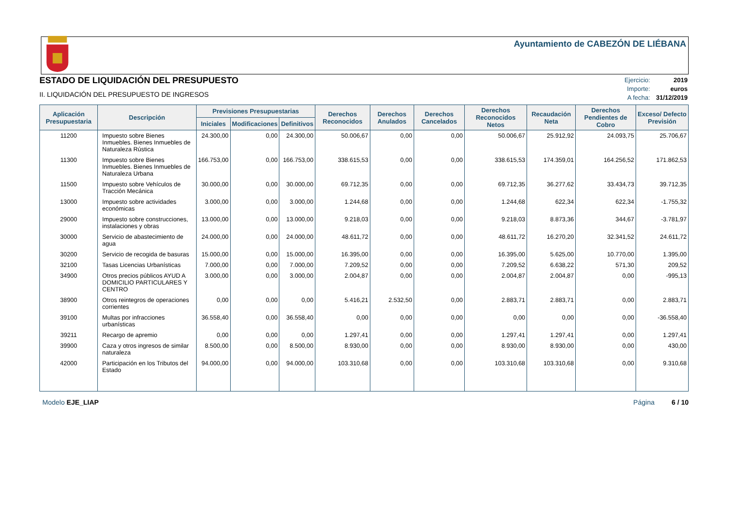Ayuntamiento de CABEZÓN DE LIÉBANA
ESTADO DE LIQUIDACIÓN DEL PRESUPUESTO
II. LIQUIDACIÓN DEL PRESUPUESTO DE INGRESOS
| Ejercicio: | 2019 |
| Importe: | euros |
| A fecha: | 31/12/2019 |
| Aplicación Presupuestaria | Descripción | Previsiones Presupuestarias | | | Derechos Reconocidos | Derechos Anulados | Derechos Cancelados | Derechos Reconocidos Netos | Recaudación Neta | Derechos Pendientes de Cobro | Exceso/ Defecto Previsión |
| --- | --- | --- | --- | --- | --- | --- | --- | --- | --- | --- | --- |
| | | Iniciales | Modificaciones | Definitivos | | | | | | | |
| 11200 | Impuesto sobre Bienes Inmuebles. Bienes Inmuebles de Naturaleza Rústica | 24.300,00 | 0,00 | 24.300,00 | 50.006,67 | 0,00 | 0,00 | 50.006,67 | 25.912,92 | 24.093,75 | 25.706,67 |
| 11300 | Impuesto sobre Bienes Inmuebles. Bienes Inmuebles de Naturaleza Urbana | 166.753,00 | 0,00 | 166.753,00 | 338.615,53 | 0,00 | 0,00 | 338.615,53 | 174.359,01 | 164.256,52 | 171.862,53 |
| 11500 | Impuesto sobre Vehículos de Tracción Mecánica | 30.000,00 | 0,00 | 30.000,00 | 69.712,35 | 0,00 | 0,00 | 69.712,35 | 36.277,62 | 33.434,73 | 39.712,35 |
| 13000 | Impuesto sobre actividades económicas | 3.000,00 | 0,00 | 3.000,00 | 1.244,68 | 0,00 | 0,00 | 1.244,68 | 622,34 | 622,34 | -1.755,32 |
| 29000 | Impuesto sobre construcciones, instalaciones y obras | 13.000,00 | 0,00 | 13.000,00 | 9.218,03 | 0,00 | 0,00 | 9.218,03 | 8.873,36 | 344,67 | -3.781,97 |
| 30000 | Servicio de abastecimiento de agua | 24.000,00 | 0,00 | 24.000,00 | 48.611,72 | 0,00 | 0,00 | 48.611,72 | 16.270,20 | 32.341,52 | 24.611,72 |
| 30200 | Servicio de recogida de basuras | 15.000,00 | 0,00 | 15.000,00 | 16.395,00 | 0,00 | 0,00 | 16.395,00 | 5.625,00 | 10.770,00 | 1.395,00 |
| 32100 | Tasas Licencias Urbanísticas | 7.000,00 | 0,00 | 7.000,00 | 7.209,52 | 0,00 | 0,00 | 7.209,52 | 6.638,22 | 571,30 | 209,52 |
| 34900 | Otros precios públicos AYUD A DOMICILIO PARTICULARES Y CENTRO | 3.000,00 | 0,00 | 3.000,00 | 2.004,87 | 0,00 | 0,00 | 2.004,87 | 2.004,87 | 0,00 | -995,13 |
| 38900 | Otros reintegros de operaciones corrientes | 0,00 | 0,00 | 0,00 | 5.416,21 | 2.532,50 | 0,00 | 2.883,71 | 2.883,71 | 0,00 | 2.883,71 |
| 39100 | Multas por infracciones urbanísticas | 36.558,40 | 0,00 | 36.558,40 | 0,00 | 0,00 | 0,00 | 0,00 | 0,00 | 0,00 | -36.558,40 |
| 39211 | Recargo de apremio | 0,00 | 0,00 | 0,00 | 1.297,41 | 0,00 | 0,00 | 1.297,41 | 1.297,41 | 0,00 | 1.297,41 |
| 39900 | Caza y otros ingresos de similar naturaleza | 8.500,00 | 0,00 | 8.500,00 | 8.930,00 | 0,00 | 0,00 | 8.930,00 | 8.930,00 | 0,00 | 430,00 |
| 42000 | Participación en los Tributos del Estado | 94.000,00 | 0,00 | 94.000,00 | 103.310,68 | 0,00 | 0,00 | 103.310,68 | 103.310,68 | 0,00 | 9.310,68 |
Modelo EJE_LIAP Página 6 / 10